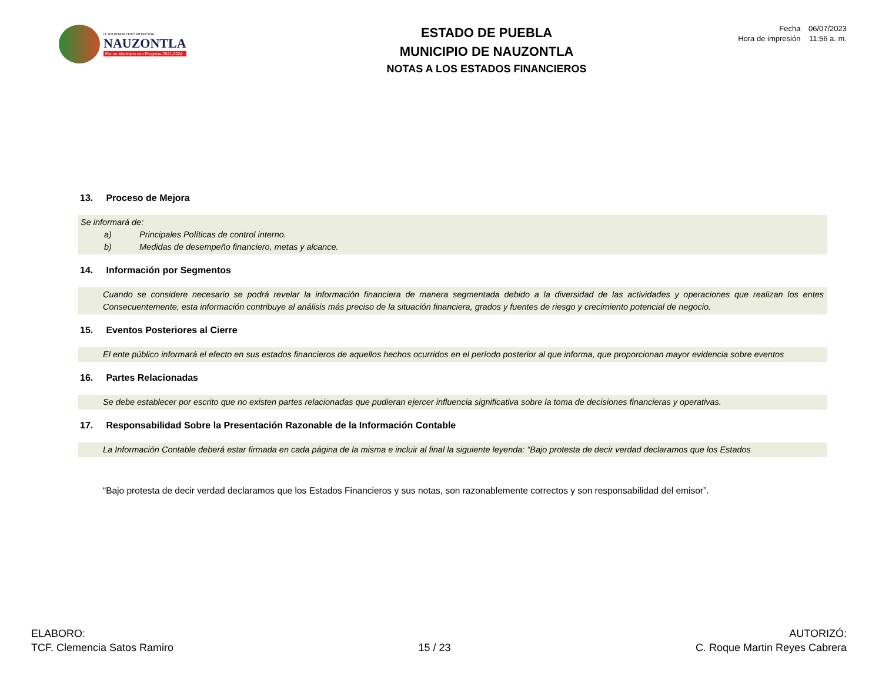H. AYUNTAMIENTO MUNICIPAL
NAUZONTLA
Por un Municipio con Progreso 2021-2024
ESTADO DE PUEBLA
MUNICIPIO DE NAUZONTLA
NOTAS A LOS ESTADOS FINANCIEROS
Fecha 06/07/2023
Hora de impresión 11:56 a. m.
13. Proceso de Mejora
Se informará de:
a) Principales Políticas de control interno.
b) Medidas de desempeño financiero, metas y alcance.
14. Información por Segmentos
Cuando se considere necesario se podrá revelar la información financiera de manera segmentada debido a la diversidad de las actividades y operaciones que realizan los entes Consecuentemente, esta información contribuye al análisis más preciso de la situación financiera, grados y fuentes de riesgo y crecimiento potencial de negocio.
15. Eventos Posteriores al Cierre
El ente público informará el efecto en sus estados financieros de aquellos hechos ocurridos en el período posterior al que informa, que proporcionan mayor evidencia sobre eventos
16. Partes Relacionadas
Se debe establecer por escrito que no existen partes relacionadas que pudieran ejercer influencia significativa sobre la toma de decisiones financieras y operativas.
17. Responsabilidad Sobre la Presentación Razonable de la Información Contable
La Información Contable deberá estar firmada en cada página de la misma e incluir al final la siguiente leyenda: “Bajo protesta de decir verdad declaramos que los Estados
“Bajo protesta de decir verdad declaramos que los Estados Financieros y sus notas, son razonablemente correctos y son responsabilidad del emisor”.
ELABORO:
TCF. Clemencia Satos Ramiro
15 / 23
AUTORIZÓ:
C. Roque Martin Reyes Cabrera